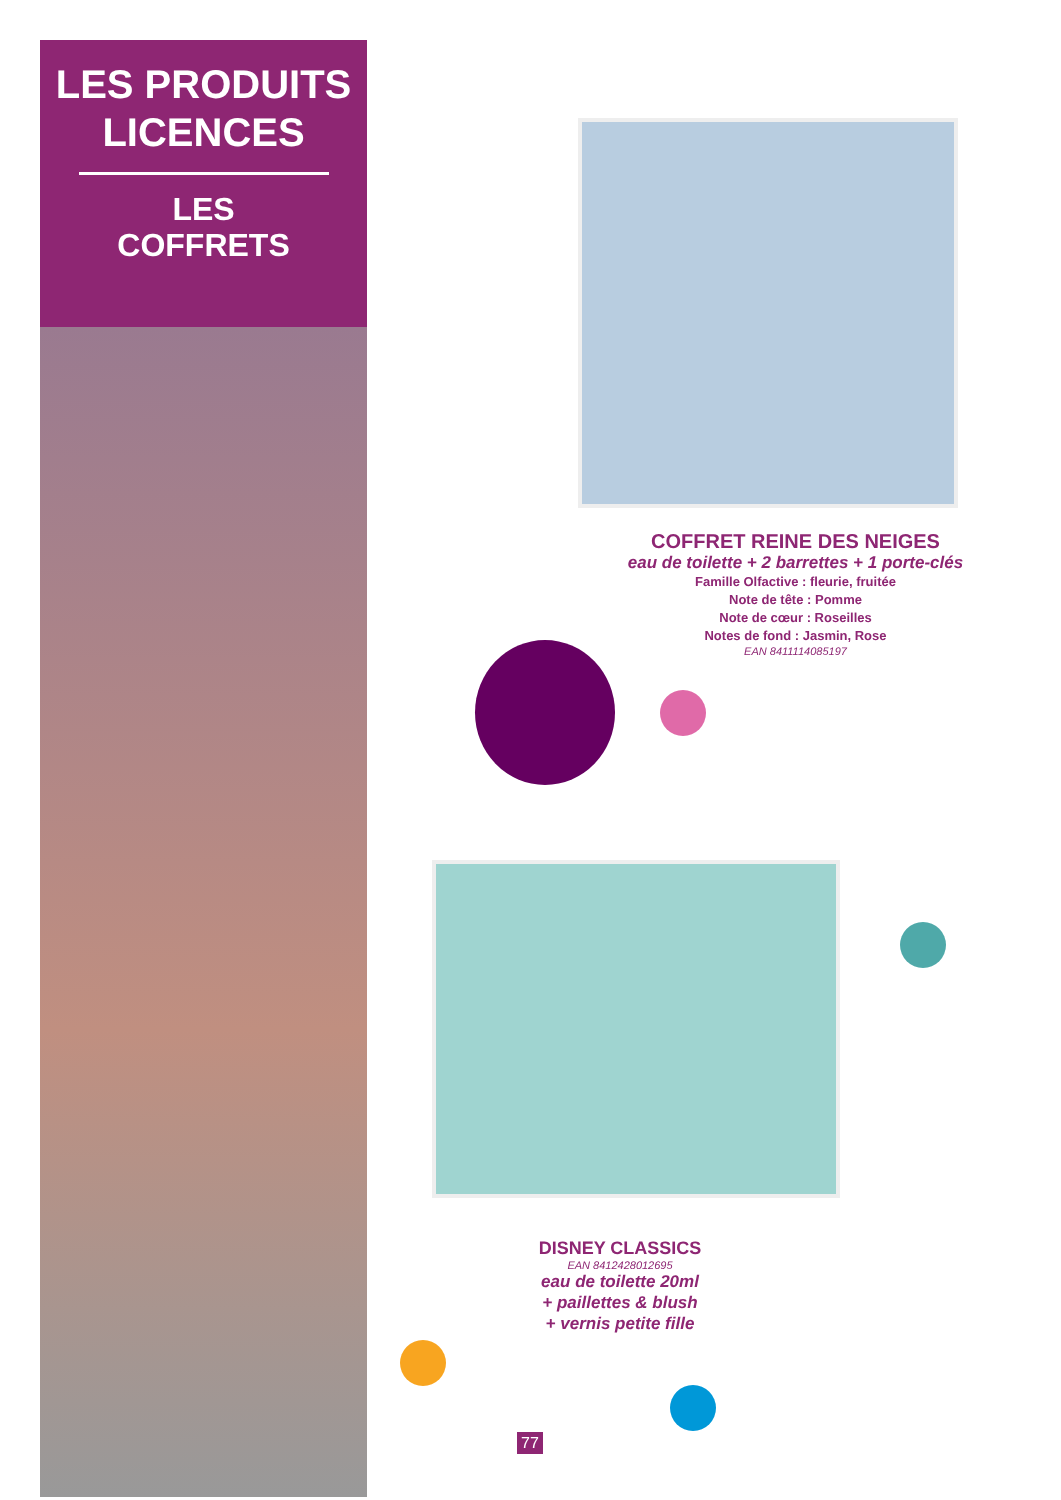LES PRODUITS LICENCES
LES
COFFRETS
COFFRET REINE DES NEIGES
eau de toilette + 2 barrettes + 1 porte-clés
Famille Olfactive : fleurie, fruitée
Note de tête : Pomme
Note de cœur : Roseilles
Notes de fond : Jasmin, Rose
EAN 8411114085197
DISNEY CLASSICS
EAN 8412428012695
eau de toilette 20ml
+ paillettes & blush
+ vernis petite fille
77